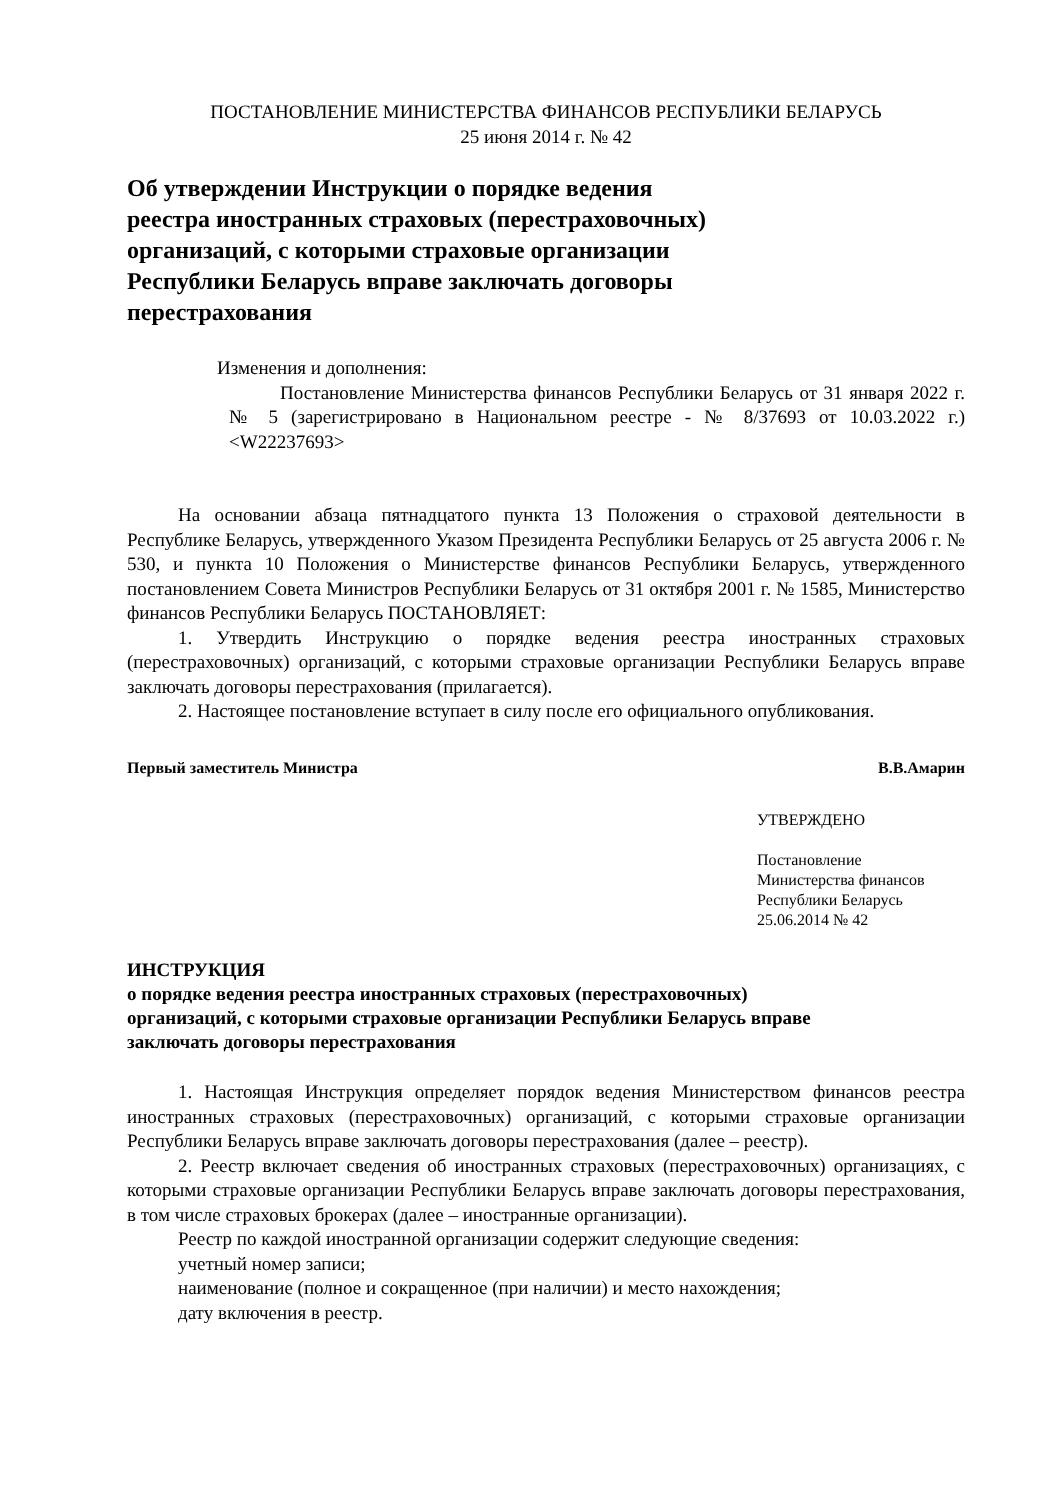ПОСТАНОВЛЕНИЕ МИНИСТЕРСТВА ФИНАНСОВ РЕСПУБЛИКИ БЕЛАРУСЬ
25 июня 2014 г. № 42
Об утверждении Инструкции о порядке ведения
реестра иностранных страховых (перестраховочных)
организаций, с которыми страховые организации
Республики Беларусь вправе заключать договоры
перестрахования
Изменения и дополнения:
Постановление Министерства финансов Республики Беларусь от 31 января 2022 г. № 5 (зарегистрировано в Национальном реестре - № 8/37693 от 10.03.2022 г.) <W22237693>
На основании абзаца пятнадцатого пункта 13 Положения о страховой деятельности в Республике Беларусь, утвержденного Указом Президента Республики Беларусь от 25 августа 2006 г. № 530, и пункта 10 Положения о Министерстве финансов Республики Беларусь, утвержденного постановлением Совета Министров Республики Беларусь от 31 октября 2001 г. № 1585, Министерство финансов Республики Беларусь ПОСТАНОВЛЯЕТ:
1. Утвердить Инструкцию о порядке ведения реестра иностранных страховых (перестраховочных) организаций, с которыми страховые организации Республики Беларусь вправе заключать договоры перестрахования (прилагается).
2. Настоящее постановление вступает в силу после его официального опубликования.
Первый заместитель Министра В.В.Амарин
УТВЕРЖДЕНО
Постановление
Министерства финансов
Республики Беларусь
25.06.2014 № 42
ИНСТРУКЦИЯ
о порядке ведения реестра иностранных страховых (перестраховочных)
организаций, с которыми страховые организации Республики Беларусь вправе
заключать договоры перестрахования
1. Настоящая Инструкция определяет порядок ведения Министерством финансов реестра иностранных страховых (перестраховочных) организаций, с которыми страховые организации Республики Беларусь вправе заключать договоры перестрахования (далее – реестр).
2. Реестр включает сведения об иностранных страховых (перестраховочных) организациях, с которыми страховые организации Республики Беларусь вправе заключать договоры перестрахования, в том числе страховых брокерах (далее – иностранные организации).
Реестр по каждой иностранной организации содержит следующие сведения:
учетный номер записи;
наименование (полное и сокращенное (при наличии) и место нахождения;
дату включения в реестр.